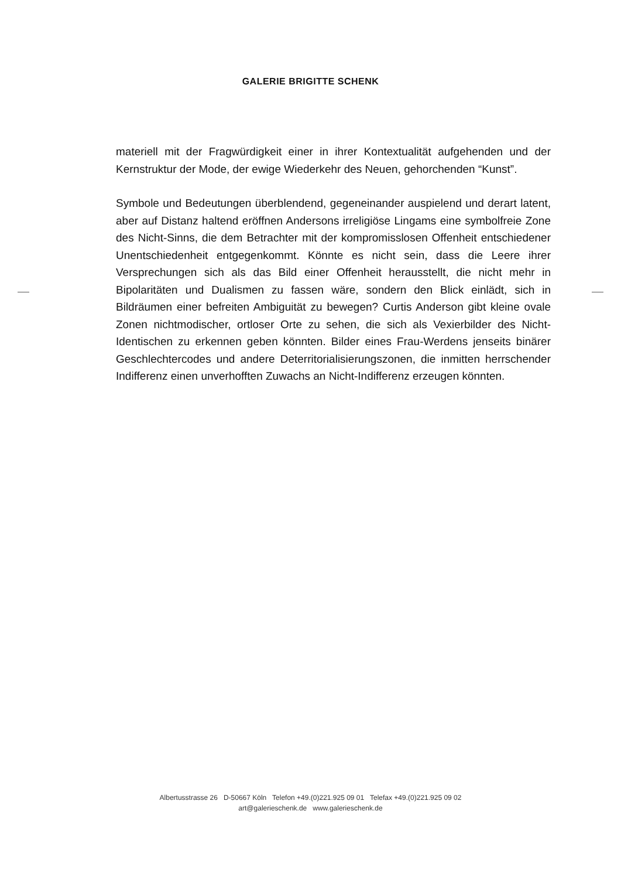GALERIE BRIGITTE SCHENK
materiell mit der Fragwürdigkeit einer in ihrer Kontextualität aufgehenden und der Kernstruktur der Mode, der ewige Wiederkehr des Neuen, gehorchenden “Kunst”.
Symbole und Bedeutungen überblendend, gegeneinander auspielend und derart latent, aber auf Distanz haltend eröffnen Andersons irreligiöse Lingams eine symbolfreie Zone des Nicht-Sinns, die dem Betrachter mit der kompromisslosen Offenheit entschiedener Unentschiedenheit entgegenkommt. Könnte es nicht sein, dass die Leere ihrer Versprechungen sich als das Bild einer Offenheit herausstellt, die nicht mehr in Bipolaritäten und Dualismen zu fassen wäre, sondern den Blick einlädt, sich in Bildräumen einer befreiten Ambiguität zu bewegen? Curtis Anderson gibt kleine ovale Zonen nichtmodischer, ortloser Orte zu sehen, die sich als Vexierbilder des Nicht-Identischen zu erkennen geben könnten. Bilder eines Frau-Werdens jenseits binärer Geschlechtercodes und andere Deterritorialisierungszonen, die inmitten herrschender Indifferenz einen unverhofften Zuwachs an Nicht-Indifferenz erzeugen könnten.
Albertusstrasse 26 D-50667 Köln Telefon +49.(0)221.925 09 01 Telefax +49.(0)221.925 09 02
art@galerieschenk.de www.galerieschenk.de